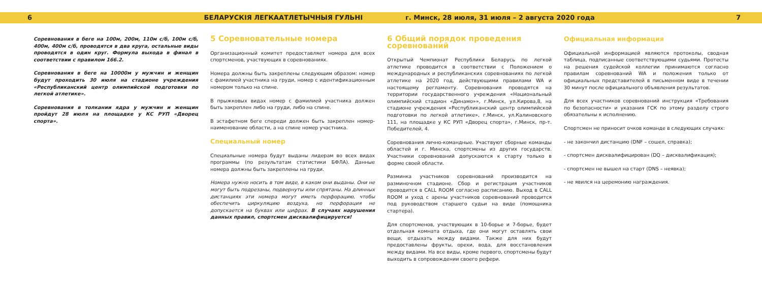6 БЕЛАРУСКІЯ ЛЕГКААТЛЕТЫЧНЫЯ ГУЛЬНІ
г. Минск, 28 июля, 31 июля – 2 августа 2020 года 7
Соревнования в беге на 100м, 200м, 110м с/б, 100м с/б, 400м, 400м с/б, проводятся в два круга, остальные виды проводятся в один круг. Формула выхода в финал в соответствии с правилом 166.2.
Соревнования в беге на 10000м у мужчин и женщин будут проходить 30 июля на стадионе учреждения «Республиканский центр олимпийской подготовки по легкой атлетике».
Соревнования в толкании ядра у мужчин и женщин пройдут 28 июля на площадке у КС РУП «Дворец спорта».
5 Соревновательные номера
Организационный комитет предоставляет номера для всех спортсменов, участвующих в соревнованиях.
Номера должны быть закреплены следующим образом: номер с фамилией участника на груди, номер с идентификационным номером только на спине.
В прыжковых видах номер с фамилией участника должен быть закреплен либо на груди, либо на спине.
В эстафетном беге спереди должен быть закреплен номер-наименование области, а на спине номер участника.
Специальный номер
Специальные номера будут выданы лидерам во всех видах программы (по результатам статистики БФЛА). Данные номера должны быть закреплены на груди.
Номера нужно носить в том виде, в каком они выданы. Они не могут быть подрезаны, подвернуты или спрятаны. На длинных дистанциях эти номера могут иметь перфорацию, чтобы обеспечить циркуляцию воздуха, но перфорация не допускается на буквах или цифрах. В случаях нарушения данных правил, спортсмен дисквалифицируется!
6 Общий порядок проведения соревнований
Открытый Чемпионат Республики Беларусь по легкой атлетике проводится в соответствии с Положением о международных и республиканских соревнованиях по легкой атлетике на 2020 год, действующими правилами WA и настоящему регламенту. Соревнования проводятся на территории государственного учреждения «Национальный олимпийский стадион «Динамо»», г.Минск, ул.Кирова,8, на стадионе учреждения «Республиканский центр олимпийской подготовки по легкой атлетике», г.Минск, ул.Калиновского 111, на площадке у КС РУП «Дворец спорта», г.Минск, пр-т. Победителей, 4.
Соревнования лично-командные. Участвуют сборные команды областей и г. Минска, спортсмены из других государств. Участники соревнований допускаются к старту только в форме своей области.
Разминка участников соревнований производится на разминочном стадионе. Сбор и регистрация участников проводится в CALL ROOM согласно расписанию. Выход в CALL ROOM и уход с арены участников соревнований проводится под руководством старшего судьи на виде (помощника стартера).
Для спортсменов, участвующих в 10-борье и 7-борье, будет отдельная комната отдыха, где они могут оставлять свои вещи, отдыхать между видами. Также для них будут предоставлены фрукты, орехи, вода, для восстановления между видами. На все виды, кроме первого, спортсмены будут выходить в сопровождении своего рефери.
Официальная информация
Официальной информацией являются протоколы, сводная таблица, подписанные соответствующими судьями. Протесты на решения судейской коллегии принимаются согласно правилам соревнований WA и положения только от официальных представителей в письменном виде в течении 30 минут после официального объявления результатов.
Для всех участников соревнований инструкция «Требования по безопасности» и указания ГСК по этому разделу строго обязательны к исполнению.
Спортсмен не приносит очков команде в следующих случаях:
- не закончил дистанцию (DNF – сошел, справка);
- спортсмен дисквалифицирован (DQ – дисквалификация);
- спортсмен не вышел на старт (DNS – неявка);
- не явился на церемонию награждения.